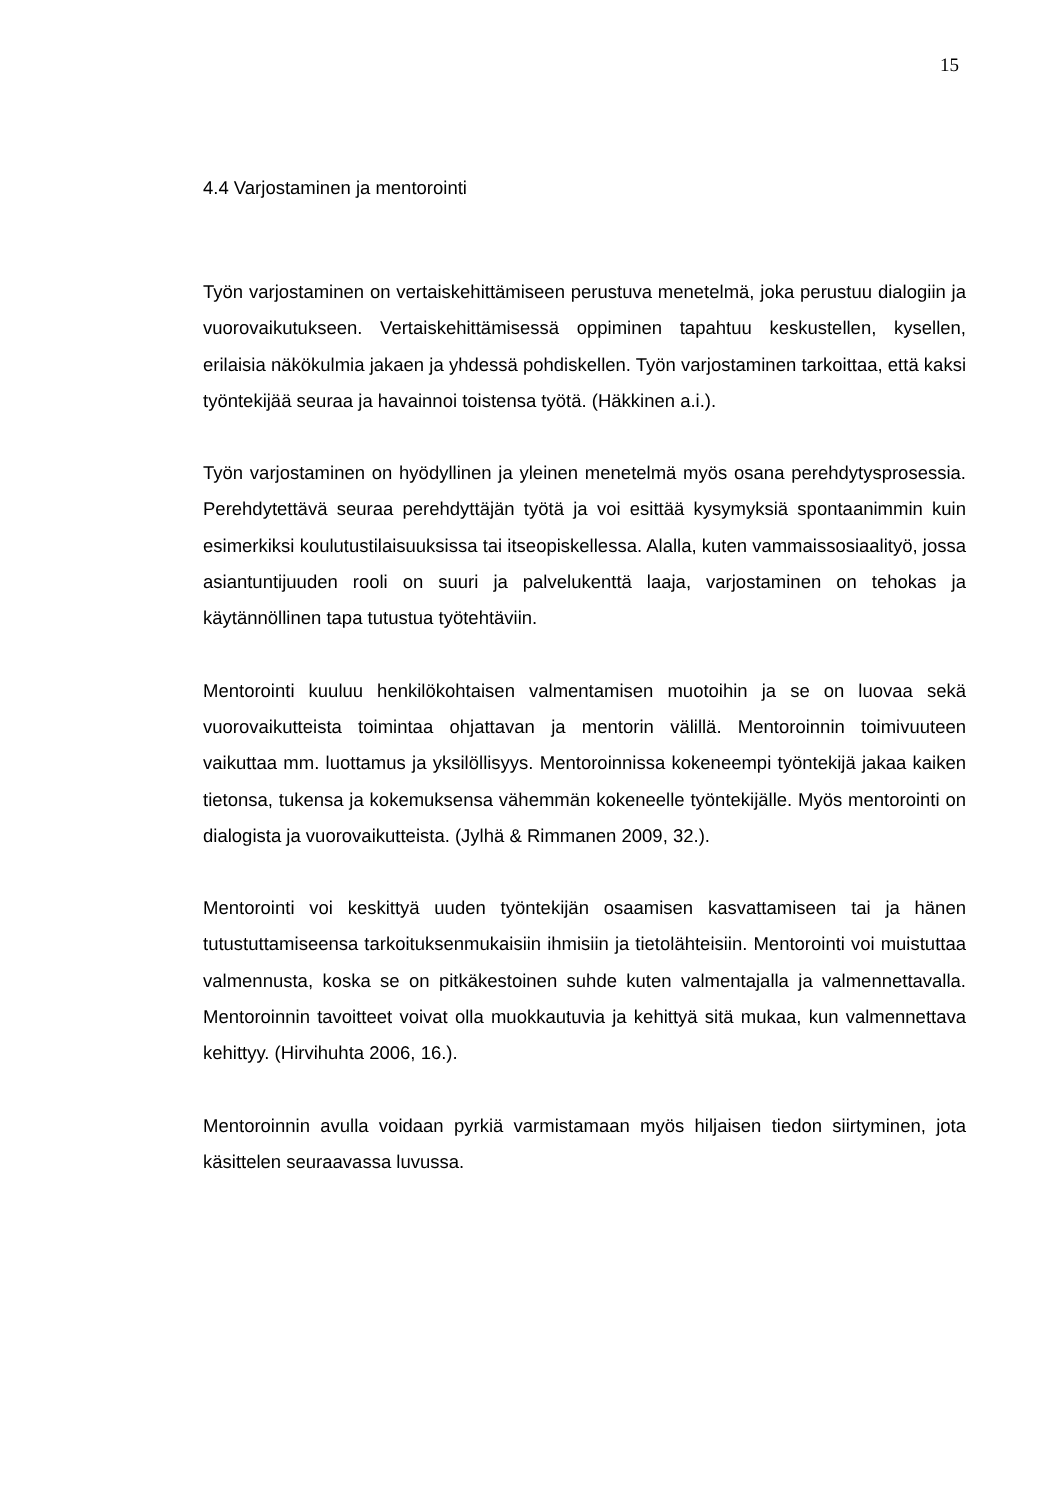15
4.4 Varjostaminen ja mentorointi
Työn varjostaminen on vertaiskehittämiseen perustuva menetelmä, joka perustuu dialogiin ja vuorovaikutukseen. Vertaiskehittämisessä oppiminen tapahtuu keskustellen, kysellen, erilaisia näkökulmia jakaen ja yhdessä pohdiskellen. Työn varjostaminen tarkoittaa, että kaksi työntekijää seuraa ja havainnoi toistensa työtä. (Häkkinen a.i.).
Työn varjostaminen on hyödyllinen ja yleinen menetelmä myös osana perehdytysprosessia. Perehdytettävä seuraa perehdyttäjän työtä ja voi esittää kysymyksiä spontaanimmin kuin esimerkiksi koulutustilaisuuksissa tai itseopiskellessa. Alalla, kuten vammaissosiaalityö, jossa asiantuntijuuden rooli on suuri ja palvelukenttä laaja, varjostaminen on tehokas ja käytännöllinen tapa tutustua työtehtäviin.
Mentorointi kuuluu henkilökohtaisen valmentamisen muotoihin ja se on luovaa sekä vuorovaikutteista toimintaa ohjattavan ja mentorin välillä. Mentoroinnin toimivuuteen vaikuttaa mm. luottamus ja yksilöllisyys. Mentoroinnissa kokeneempi työntekijä jakaa kaiken tietonsa, tukensa ja kokemuksensa vähemmän kokeneelle työntekijälle. Myös mentorointi on dialogista ja vuorovaikutteista. (Jylhä & Rimmanen 2009, 32.).
Mentorointi voi keskittyä uuden työntekijän osaamisen kasvattamiseen tai ja hänen tutustuttamiseensa tarkoituksenmukaisiin ihmisiin ja tietolähteisiin. Mentorointi voi muistuttaa valmennusta, koska se on pitkäkestoinen suhde kuten valmentajalla ja valmennettavalla. Mentoroinnin tavoitteet voivat olla muokkautuvia ja kehittyä sitä mukaa, kun valmennettava kehittyy. (Hirvihuhta 2006, 16.).
Mentoroinnin avulla voidaan pyrkiä varmistamaan myös hiljaisen tiedon siirtyminen, jota käsittelen seuraavassa luvussa.